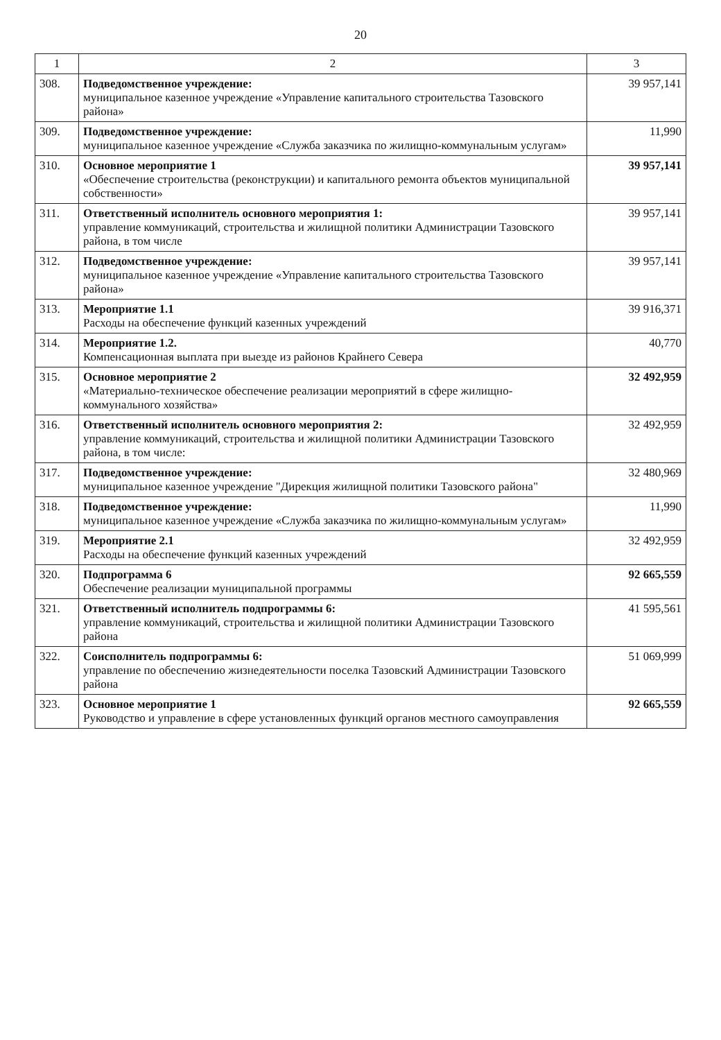20
| 1 | 2 | 3 |
| --- | --- | --- |
| 308. | Подведомственное учреждение: муниципальное казенное учреждение «Управление капитального строительства Тазовского района» | 39 957,141 |
| 309. | Подведомственное учреждение: муниципальное казенное учреждение «Служба заказчика по жилищно-коммунальным услугам» | 11,990 |
| 310. | Основное мероприятие 1 «Обеспечение строительства (реконструкции) и капитального ремонта объектов муниципальной собственности» | 39 957,141 |
| 311. | Ответственный исполнитель основного мероприятия 1: управление коммуникаций, строительства и жилищной политики Администрации Тазовского района, в том числе | 39 957,141 |
| 312. | Подведомственное учреждение: муниципальное казенное учреждение «Управление капитального строительства Тазовского района» | 39 957,141 |
| 313. | Мероприятие 1.1 Расходы на обеспечение функций казенных учреждений | 39 916,371 |
| 314. | Мероприятие 1.2. Компенсационная выплата при выезде из районов Крайнего Севера | 40,770 |
| 315. | Основное мероприятие 2 «Материально-техническое обеспечение реализации мероприятий в сфере жилищно-коммунального хозяйства» | 32 492,959 |
| 316. | Ответственный исполнитель основного мероприятия 2: управление коммуникаций, строительства и жилищной политики Администрации Тазовского района, в том числе: | 32 492,959 |
| 317. | Подведомственное учреждение: муниципальное казенное учреждение "Дирекция жилищной политики Тазовского района" | 32 480,969 |
| 318. | Подведомственное учреждение: муниципальное казенное учреждение «Служба заказчика по жилищно-коммунальным услугам» | 11,990 |
| 319. | Мероприятие 2.1 Расходы на обеспечение функций казенных учреждений | 32 492,959 |
| 320. | Подпрограмма 6 Обеспечение реализации муниципальной программы | 92 665,559 |
| 321. | Ответственный исполнитель подпрограммы 6: управление коммуникаций, строительства и жилищной политики Администрации Тазовского района | 41 595,561 |
| 322. | Соисполнитель подпрограммы 6: управление по обеспечению жизнедеятельности поселка Тазовский Администрации Тазовского района | 51 069,999 |
| 323. | Основное мероприятие 1 Руководство и управление в сфере установленных функций органов местного самоуправления | 92 665,559 |